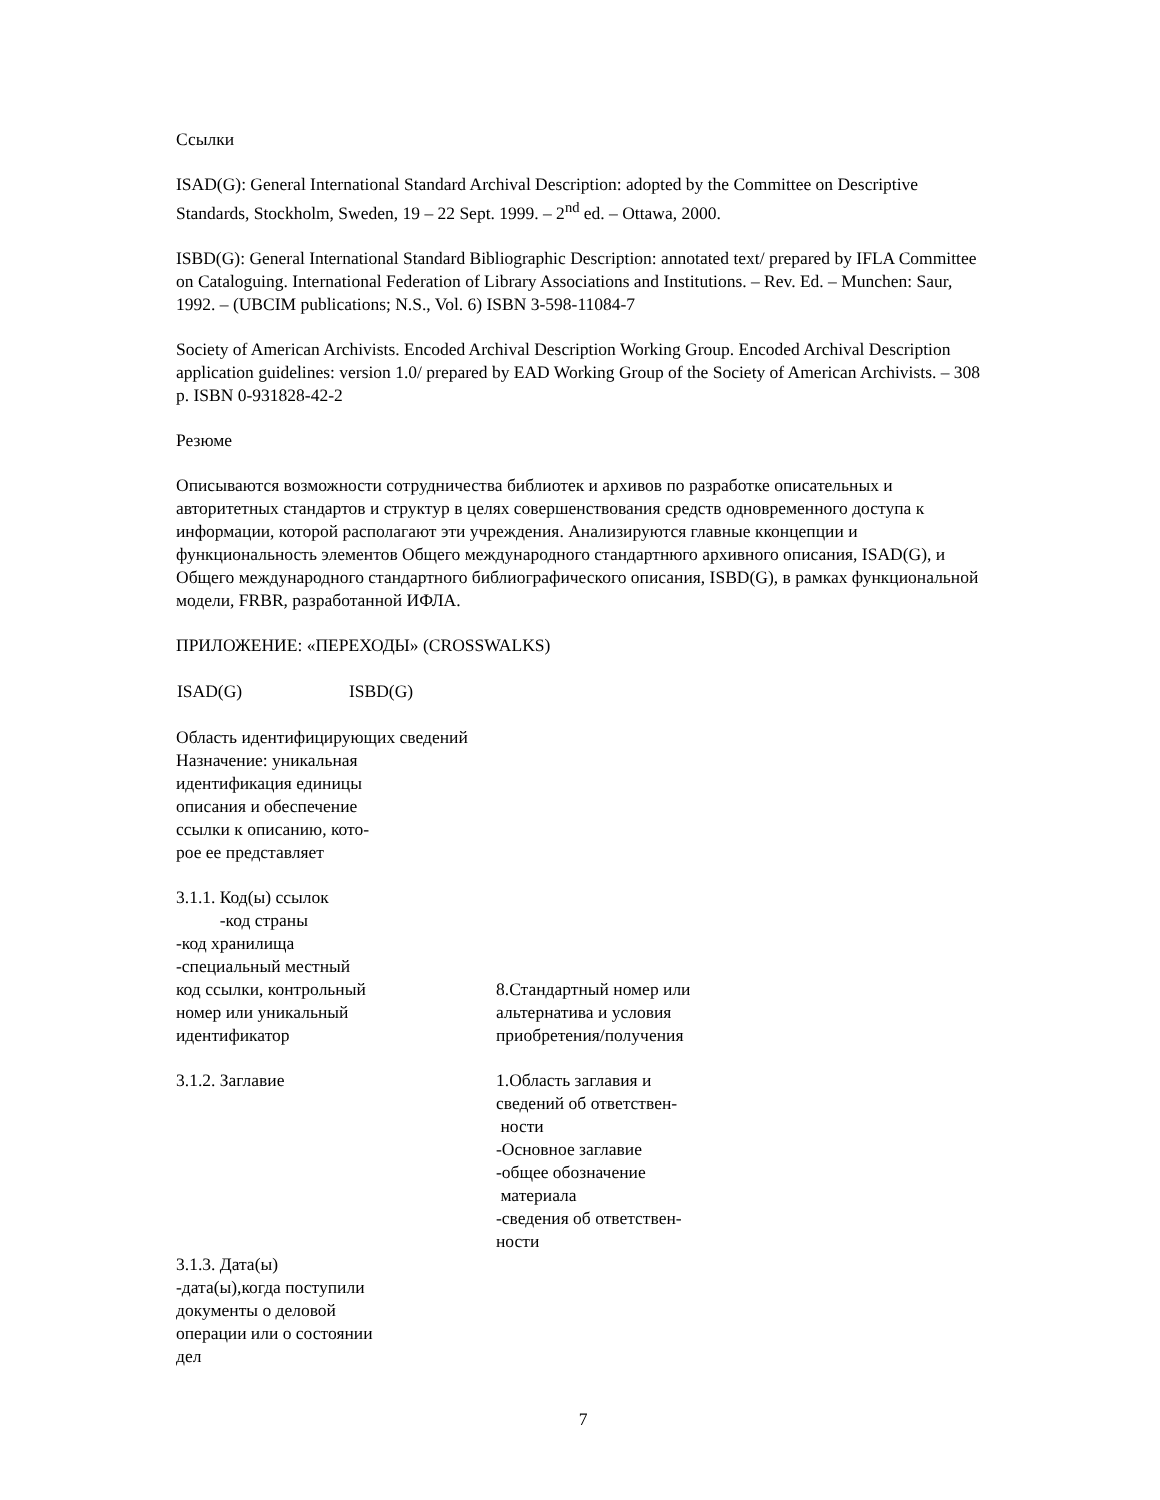Ссылки
ISAD(G): General International Standard Archival Description: adopted by the Committee on Descriptive Standards, Stockholm, Sweden, 19 – 22 Sept. 1999. – 2<sup>nd</sup> ed. – Ottawa, 2000.
ISBD(G): General International Standard Bibliographic Description: annotated text/ prepared by IFLA Committee on Cataloguing. International Federation of Library Associations and Institutions. – Rev. Ed. – Munchen: Saur, 1992. – (UBCIM publications; N.S., Vol. 6) ISBN 3-598-11084-7
Society of American Archivists. Encoded Archival Description Working Group. Encoded Archival Description application guidelines: version 1.0/ prepared by EAD Working Group of the Society of American Archivists. – 308 p. ISBN 0-931828-42-2
Резюме
Описываются возможности сотрудничества библиотек и архивов по разработке описательных и авторитетных стандартов и структур в целях совершенствования средств одновременного доступа к информации, которой располагают эти учреждения. Анализируются главные кконцепции и функциональность элементов Общего международного стандартнюго архивного описания, ISAD(G), и Общего международного стандартного библиографического описания, ISBD(G), в рамках функциональной модели, FRBR, разработанной ИФЛА.
ПРИЛОЖЕНИЕ: «ПЕРЕХОДЫ» (CROSSWALKS)
| ISAD(G) | ISBD(G) |
| --- | --- |
Область идентифицирующих сведений
Назначение: уникальная
идентификация единицы
описания и обеспечение
ссылки к описанию, кото-
рое ее представляет
| 3.1.1. Код(ы) ссылок -код страны -код хранилища -специальный местный код ссылки, контрольный номер или уникальный идентификатор | 8.Стандартный номер или альтернатива и условия приобретения/получения |
| 3.1.2. Заглавие | 1.Область заглавия и сведений об ответствен- ности -Основное заглавие -общее обозначение материала -сведения об ответствен- ности |
| 3.1.3. Дата(ы) -дата(ы),когда поступили документы о деловой операции или о состоянии дел | |
7